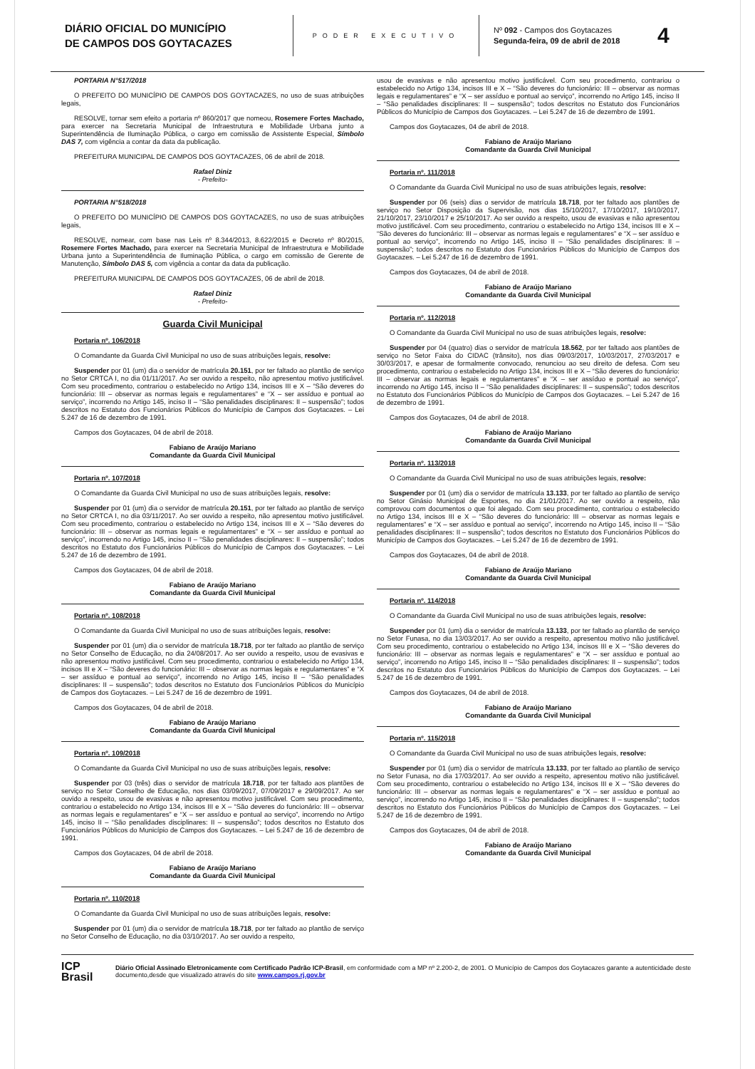DIÁRIO OFICIAL DO MUNICÍPIO
DE CAMPOS DOS GOYTACAZES
PODER EXECUTIVO
Nº 092 - Campos dos Goytacazes
Segunda-feira, 09 de abril de 2018
4
PORTARIA N°517/2018
O PREFEITO DO MUNICÍPIO DE CAMPOS DOS GOYTACAZES, no uso de suas atribuições legais,
RESOLVE, tornar sem efeito a portaria nº 860/2017 que nomeou, Rosemere Fortes Machado, para exercer na Secretaria Municipal de Infraestrutura e Mobilidade Urbana junto a Superintendência de Iluminação Pública, o cargo em comissão de Assistente Especial, Símbolo DAS 7, com vigência a contar da data da publicação.
PREFEITURA MUNICIPAL DE CAMPOS DOS GOYTACAZES, 06 de abril de 2018.
Rafael Diniz
- Prefeito-
PORTARIA N°518/2018
O PREFEITO DO MUNICÍPIO DE CAMPOS DOS GOYTACAZES, no uso de suas atribuições legais,
RESOLVE, nomear, com base nas Leis nº 8.344/2013, 8.622/2015 e Decreto nº 80/2015, Rosemere Fortes Machado, para exercer na Secretaria Municipal de Infraestrutura e Mobilidade Urbana junto a Superintendência de Iluminação Pública, o cargo em comissão de Gerente de Manutenção, Símbolo DAS 5, com vigência a contar da data da publicação.
PREFEITURA MUNICIPAL DE CAMPOS DOS GOYTACAZES, 06 de abril de 2018.
Rafael Diniz
- Prefeito-
Guarda Civil Municipal
Portaria nº. 106/2018
O Comandante da Guarda Civil Municipal no uso de suas atribuições legais, resolve:
Suspender por 01 (um) dia o servidor de matrícula 20.151, por ter faltado ao plantão de serviço no Setor CRTCA I, no dia 01/11/2017. Ao ser ouvido a respeito, não apresentou motivo justificável. Com seu procedimento, contrariou o estabelecido no Artigo 134, incisos III e X – “São deveres do funcionário: III – observar as normas legais e regulamentares” e “X – ser assíduo e pontual ao serviço”, incorrendo no Artigo 145, inciso II – “São penalidades disciplinares: II – suspensão”; todos descritos no Estatuto dos Funcionários Públicos do Município de Campos dos Goytacazes. – Lei 5.247 de 16 de dezembro de 1991.
Campos dos Goytacazes, 04 de abril de 2018.
Fabiano de Araújo Mariano
Comandante da Guarda Civil Municipal
Portaria nº. 107/2018
O Comandante da Guarda Civil Municipal no uso de suas atribuições legais, resolve:
Suspender por 01 (um) dia o servidor de matrícula 20.151, por ter faltado ao plantão de serviço no Setor CRTCA I, no dia 03/11/2017. Ao ser ouvido a respeito, não apresentou motivo justificável. Com seu procedimento, contrariou o estabelecido no Artigo 134, incisos III e X – “São deveres do funcionário: III – observar as normas legais e regulamentares” e “X – ser assíduo e pontual ao serviço”, incorrendo no Artigo 145, inciso II – “São penalidades disciplinares: II – suspensão”; todos descritos no Estatuto dos Funcionários Públicos do Município de Campos dos Goytacazes. – Lei 5.247 de 16 de dezembro de 1991.
Campos dos Goytacazes, 04 de abril de 2018.
Fabiano de Araújo Mariano
Comandante da Guarda Civil Municipal
Portaria nº. 108/2018
O Comandante da Guarda Civil Municipal no uso de suas atribuições legais, resolve:
Suspender por 01 (um) dia o servidor de matrícula 18.718, por ter faltado ao plantão de serviço no Setor Conselho de Educação, no dia 24/08/2017. Ao ser ouvido a respeito, usou de evasivas e não apresentou motivo justificável. Com seu procedimento, contrariou o estabelecido no Artigo 134, incisos III e X – “São deveres do funcionário: III – observar as normas legais e regulamentares” e “X – ser assíduo e pontual ao serviço”, incorrendo no Artigo 145, inciso II – “São penalidades disciplinares: II – suspensão”; todos descritos no Estatuto dos Funcionários Públicos do Município de Campos dos Goytacazes. – Lei 5.247 de 16 de dezembro de 1991.
Campos dos Goytacazes, 04 de abril de 2018.
Fabiano de Araújo Mariano
Comandante da Guarda Civil Municipal
Portaria nº. 109/2018
O Comandante da Guarda Civil Municipal no uso de suas atribuições legais, resolve:
Suspender por 03 (três) dias o servidor de matrícula 18.718, por ter faltado aos plantões de serviço no Setor Conselho de Educação, nos dias 03/09/2017, 07/09/2017 e 29/09/2017. Ao ser ouvido a respeito, usou de evasivas e não apresentou motivo justificável. Com seu procedimento, contrariou o estabelecido no Artigo 134, incisos III e X – “São deveres do funcionário: III – observar as normas legais e regulamentares” e “X – ser assíduo e pontual ao serviço”, incorrendo no Artigo 145, inciso II – “São penalidades disciplinares: II – suspensão”; todos descritos no Estatuto dos Funcionários Públicos do Município de Campos dos Goytacazes. – Lei 5.247 de 16 de dezembro de 1991.
Campos dos Goytacazes, 04 de abril de 2018.
Fabiano de Araújo Mariano
Comandante da Guarda Civil Municipal
Portaria nº. 110/2018
O Comandante da Guarda Civil Municipal no uso de suas atribuições legais, resolve:
Suspender por 01 (um) dia o servidor de matrícula 18.718, por ter faltado ao plantão de serviço no Setor Conselho de Educação, no dia 03/10/2017. Ao ser ouvido a respeito,
usou de evasivas e não apresentou motivo justificável. Com seu procedimento, contrariou o estabelecido no Artigo 134, incisos III e X – “São deveres do funcionário: III – observar as normas legais e regulamentares” e “X – ser assíduo e pontual ao serviço”, incorrendo no Artigo 145, inciso II – “São penalidades disciplinares: II – suspensão”; todos descritos no Estatuto dos Funcionários Públicos do Município de Campos dos Goytacazes. – Lei 5.247 de 16 de dezembro de 1991.
Campos dos Goytacazes, 04 de abril de 2018.
Fabiano de Araújo Mariano
Comandante da Guarda Civil Municipal
Portaria nº. 111/2018
O Comandante da Guarda Civil Municipal no uso de suas atribuições legais, resolve:
Suspender por 06 (seis) dias o servidor de matrícula 18.718, por ter faltado aos plantões de serviço no Setor Disposição da Supervisão, nos dias 15/10/2017, 17/10/2017, 19/10/2017, 21/10/2017, 23/10/2017 e 25/10/2017. Ao ser ouvido a respeito, usou de evasivas e não apresentou motivo justificável. Com seu procedimento, contrariou o estabelecido no Artigo 134, incisos III e X – “São deveres do funcionário: III – observar as normas legais e regulamentares” e “X – ser assíduo e pontual ao serviço”, incorrendo no Artigo 145, inciso II – “São penalidades disciplinares: II – suspensão”; todos descritos no Estatuto dos Funcionários Públicos do Município de Campos dos Goytacazes. – Lei 5.247 de 16 de dezembro de 1991.
Campos dos Goytacazes, 04 de abril de 2018.
Fabiano de Araújo Mariano
Comandante da Guarda Civil Municipal
Portaria nº. 112/2018
O Comandante da Guarda Civil Municipal no uso de suas atribuições legais, resolve:
Suspender por 04 (quatro) dias o servidor de matrícula 18.562, por ter faltado aos plantões de serviço no Setor Faixa do CIDAC (trânsito), nos dias 09/03/2017, 10/03/2017, 27/03/2017 e 30/03/2017, e apesar de formalmente convocado, renunciou ao seu direito de defesa. Com seu procedimento, contrariou o estabelecido no Artigo 134, incisos III e X – “São deveres do funcionário: III – observar as normas legais e regulamentares” e “X – ser assíduo e pontual ao serviço”, incorrendo no Artigo 145, inciso II – “São penalidades disciplinares: II – suspensão”; todos descritos no Estatuto dos Funcionários Públicos do Município de Campos dos Goytacazes. – Lei 5.247 de 16 de dezembro de 1991.
Campos dos Goytacazes, 04 de abril de 2018.
Fabiano de Araújo Mariano
Comandante da Guarda Civil Municipal
Portaria nº. 113/2018
O Comandante da Guarda Civil Municipal no uso de suas atribuições legais, resolve:
Suspender por 01 (um) dia o servidor de matrícula 13.133, por ter faltado ao plantão de serviço no Setor Ginásio Municipal de Esportes, no dia 21/01/2017. Ao ser ouvido a respeito, não comprovou com documentos o que foi alegado. Com seu procedimento, contrariou o estabelecido no Artigo 134, incisos III e X – “São deveres do funcionário: III – observar as normas legais e regulamentares” e “X – ser assíduo e pontual ao serviço”, incorrendo no Artigo 145, inciso II – “São penalidades disciplinares: II – suspensão”; todos descritos no Estatuto dos Funcionários Públicos do Município de Campos dos Goytacazes. – Lei 5.247 de 16 de dezembro de 1991.
Campos dos Goytacazes, 04 de abril de 2018.
Fabiano de Araújo Mariano
Comandante da Guarda Civil Municipal
Portaria nº. 114/2018
O Comandante da Guarda Civil Municipal no uso de suas atribuições legais, resolve:
Suspender por 01 (um) dia o servidor de matrícula 13.133, por ter faltado ao plantão de serviço no Setor Funasa, no dia 13/03/2017. Ao ser ouvido a respeito, apresentou motivo não justificável. Com seu procedimento, contrariou o estabelecido no Artigo 134, incisos III e X – “São deveres do funcionário: III – observar as normas legais e regulamentares” e “X – ser assíduo e pontual ao serviço”, incorrendo no Artigo 145, inciso II – “São penalidades disciplinares: II – suspensão”; todos descritos no Estatuto dos Funcionários Públicos do Município de Campos dos Goytacazes. – Lei 5.247 de 16 de dezembro de 1991.
Campos dos Goytacazes, 04 de abril de 2018.
Fabiano de Araújo Mariano
Comandante da Guarda Civil Municipal
Portaria nº. 115/2018
O Comandante da Guarda Civil Municipal no uso de suas atribuições legais, resolve:
Suspender por 01 (um) dia o servidor de matrícula 13.133, por ter faltado ao plantão de serviço no Setor Funasa, no dia 17/03/2017. Ao ser ouvido a respeito, apresentou motivo não justificável. Com seu procedimento, contrariou o estabelecido no Artigo 134, incisos III e X – “São deveres do funcionário: III – observar as normas legais e regulamentares” e “X – ser assíduo e pontual ao serviço”, incorrendo no Artigo 145, inciso II – “São penalidades disciplinares: II – suspensão”; todos descritos no Estatuto dos Funcionários Públicos do Município de Campos dos Goytacazes. – Lei 5.247 de 16 de dezembro de 1991.
Campos dos Goytacazes, 04 de abril de 2018.
Fabiano de Araújo Mariano
Comandante da Guarda Civil Municipal
ICP
Brasil
Diário Oficial Assinado Eletronicamente com Certificado Padrão ICP-Brasil, em conformidade com a MP nº 2.200-2, de 2001. O Município de Campos dos Goytacazes garante a autenticidade deste documento,desde que visualizado através do site www.campos.rj.gov.br